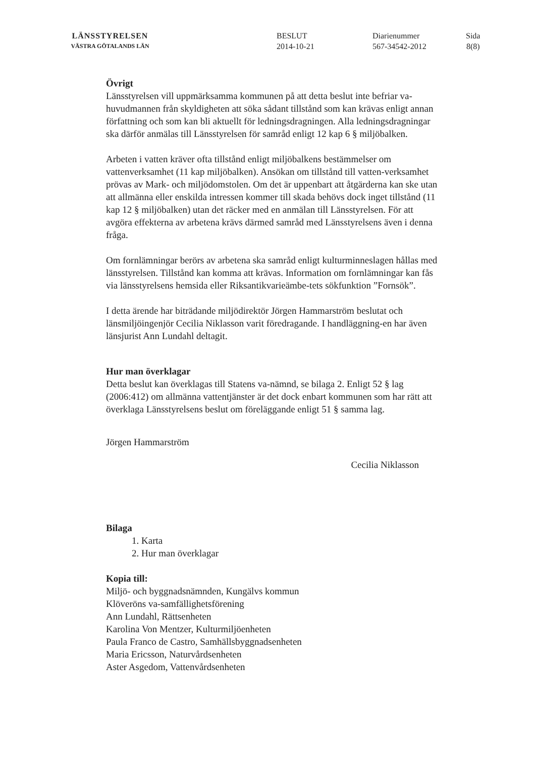LÄNSSTYRELSEN
VÄSTRA GÖTALANDS LÄN
BESLUT
2014-10-21
Diarienummer
567-34542-2012
Sida
8(8)
Övrigt
Länsstyrelsen vill uppmärksamma kommunen på att detta beslut inte befriar va-huvudmannen från skyldigheten att söka sådant tillstånd som kan krävas enligt annan författning och som kan bli aktuellt för ledningsdragningen. Alla ledningsdragningar ska därför anmälas till Länsstyrelsen för samråd enligt 12 kap 6 § miljöbalken.
Arbeten i vatten kräver ofta tillstånd enligt miljöbalkens bestämmelser om vattenverksamhet (11 kap miljöbalken). Ansökan om tillstånd till vatten-verksamhet prövas av Mark- och miljödomstolen. Om det är uppenbart att åtgärderna kan ske utan att allmänna eller enskilda intressen kommer till skada behövs dock inget tillstånd (11 kap 12 § miljöbalken) utan det räcker med en anmälan till Länsstyrelsen. För att avgöra effekterna av arbetena krävs därmed samråd med Länsstyrelsens även i denna fråga.
Om fornlämningar berörs av arbetena ska samråd enligt kulturminneslagen hållas med länsstyrelsen. Tillstånd kan komma att krävas. Information om fornlämningar kan fås via länsstyrelsens hemsida eller Riksantikvarieämbe-tets sökfunktion ”Fornsök”.
I detta ärende har biträdande miljödirektör Jörgen Hammarström beslutat och länsmiljöingenjör Cecilia Niklasson varit föredragande. I handläggning-en har även länsjurist Ann Lundahl deltagit.
Hur man överklagar
Detta beslut kan överklagas till Statens va-nämnd, se bilaga 2. Enligt 52 § lag (2006:412) om allmänna vattentjänster är det dock enbart kommunen som har rätt att överklaga Länsstyrelsens beslut om föreläggande enligt 51 § samma lag.
Jörgen Hammarström
Cecilia Niklasson
Bilaga
1. Karta
2. Hur man överklagar
Kopia till:
Miljö- och byggnadsnämnden, Kungälvs kommun
Klöveröns va-samfällighetsförening
Ann Lundahl, Rättsenheten
Karolina Von Mentzer, Kulturmiljöenheten
Paula Franco de Castro, Samhällsbyggnadsenheten
Maria Ericsson, Naturvårdsenheten
Aster Asgedom, Vattenvårdsenheten